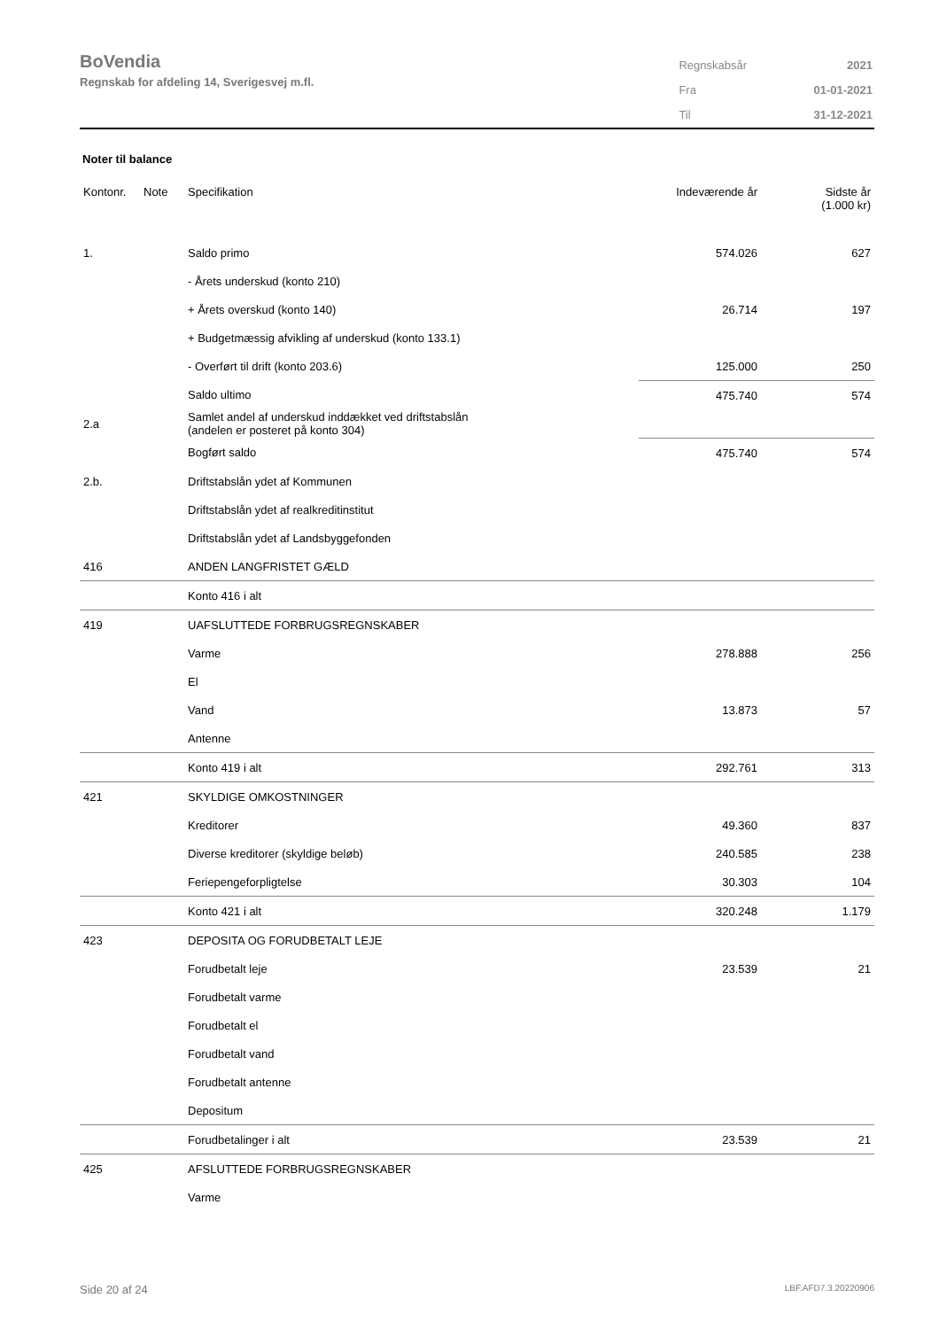BoVendia
Regnskab for afdeling 14, Sverigesvej m.fl.
| Regnskabsår | 2021 |
| Fra | 01-01-2021 |
| Til | 31-12-2021 |
Noter til balance
| Kontonr. | Note | Specifikation | Indeværende år | Sidste år (1.000 kr) |
| --- | --- | --- | --- | --- |
| 1. | | Saldo primo | 574.026 | 627 |
| | | - Årets underskud (konto 210) | | |
| | | + Årets overskud (konto 140) | 26.714 | 197 |
| | | + Budgetmæssig afvikling af underskud (konto 133.1) | | |
| | | - Overført til drift (konto 203.6) | 125.000 | 250 |
| | | Saldo ultimo | 475.740 | 574 |
| 2.a | | Samlet andel af underskud inddækket ved driftstabslån (andelen er posteret på konto 304) | | |
| | | Bogført saldo | 475.740 | 574 |
| 2.b. | | Driftstabslån ydet af Kommunen | | |
| | | Driftstabslån ydet af realkreditinstitut | | |
| | | Driftstabslån ydet af Landsbyggefonden | | |
| 416 | | ANDEN LANGFRISTET GÆLD | | |
| | | Konto 416 i alt | | |
| 419 | | UAFSLUTTEDE FORBRUGSREGNSKABER | | |
| | | Varme | 278.888 | 256 |
| | | El | | |
| | | Vand | 13.873 | 57 |
| | | Antenne | | |
| | | Konto 419 i alt | 292.761 | 313 |
| 421 | | SKYLDIGE OMKOSTNINGER | | |
| | | Kreditorer | 49.360 | 837 |
| | | Diverse kreditorer (skyldige beløb) | 240.585 | 238 |
| | | Feriepengeforpligtelse | 30.303 | 104 |
| | | Konto 421 i alt | 320.248 | 1.179 |
| 423 | | DEPOSITA OG FORUDBETALT LEJE | | |
| | | Forudbetalt leje | 23.539 | 21 |
| | | Forudbetalt varme | | |
| | | Forudbetalt el | | |
| | | Forudbetalt vand | | |
| | | Forudbetalt antenne | | |
| | | Depositum | | |
| | | Forudbetalinger i alt | 23.539 | 21 |
| 425 | | AFSLUTTEDE FORBRUGSREGNSKABER | | |
| | | Varme | | |
Side 20 af 24 LBF.AFD7.3.20220906